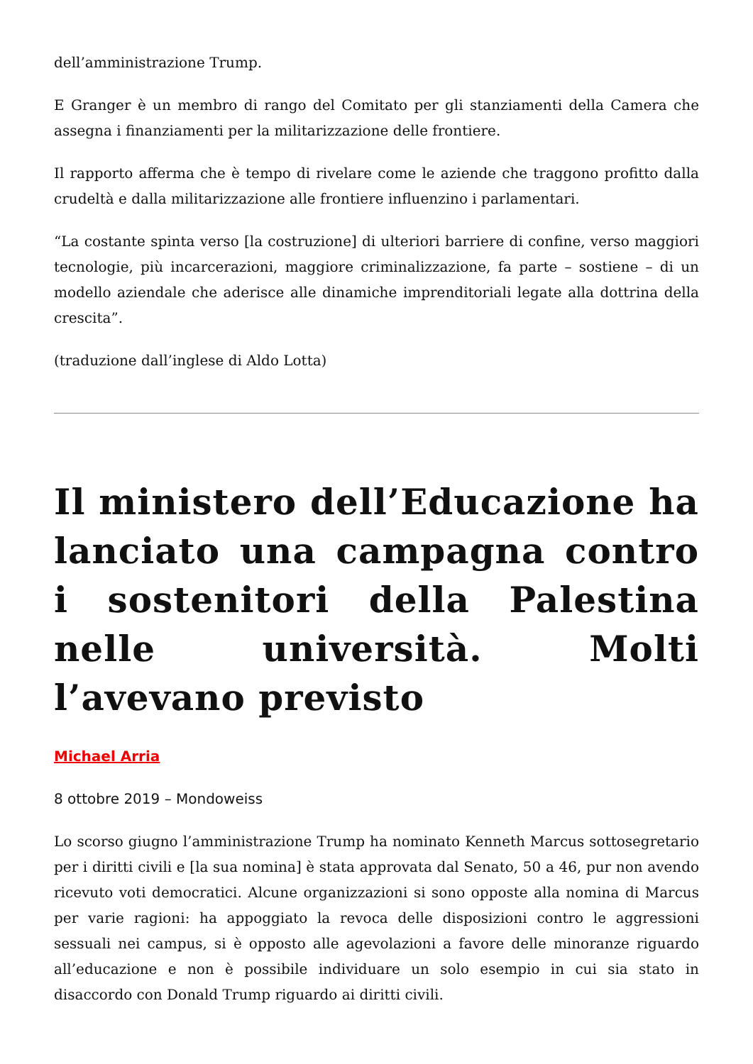dell’amministrazione Trump.
E Granger è un membro di rango del Comitato per gli stanziamenti della Camera che assegna i finanziamenti per la militarizzazione delle frontiere.
Il rapporto afferma che è tempo di rivelare come le aziende che traggono profitto dalla crudeltà e dalla militarizzazione alle frontiere influenzino i parlamentari.
“La costante spinta verso [la costruzione] di ulteriori barriere di confine, verso maggiori tecnologie, più incarcerazioni, maggiore criminalizzazione, fa parte – sostiene – di un modello aziendale che aderisce alle dinamiche imprenditoriali legate alla dottrina della crescita”.
(traduzione dall’inglese di Aldo Lotta)
Il ministero dell’Educazione ha lanciato una campagna contro i sostenitori della Palestina nelle università. Molti l’avevano previsto
Michael Arria
8 ottobre 2019 – Mondoweiss
Lo scorso giugno l’amministrazione Trump ha nominato Kenneth Marcus sottosegretario per i diritti civili e [la sua nomina] è stata approvata dal Senato, 50 a 46, pur non avendo ricevuto voti democratici. Alcune organizzazioni si sono opposte alla nomina di Marcus per varie ragioni: ha appoggiato la revoca delle disposizioni contro le aggressioni sessuali nei campus, si è opposto alle agevolazioni a favore delle minoranze riguardo all’educazione e non è possibile individuare un solo esempio in cui sia stato in disaccordo con Donald Trump riguardo ai diritti civili.